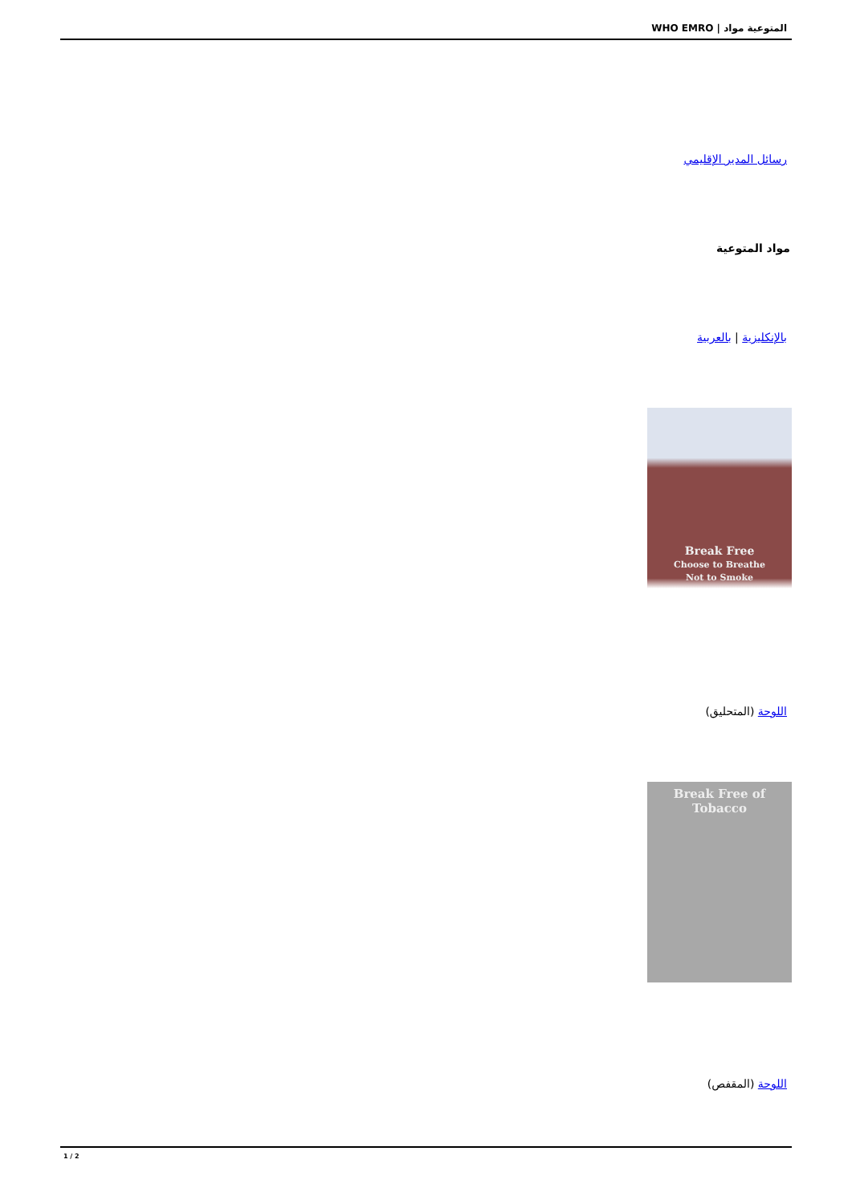المتوعية مواد | WHO EMRO
رسائل المدير الإقليمي
مواد المتوعية
بالإنكليزية | بالعربية
Break Free
Choose to Breathe
Not to Smoke
اللوحة (المتحليق)
Break Free of Tobacco
اللوحة (المقفص)
1 / 2